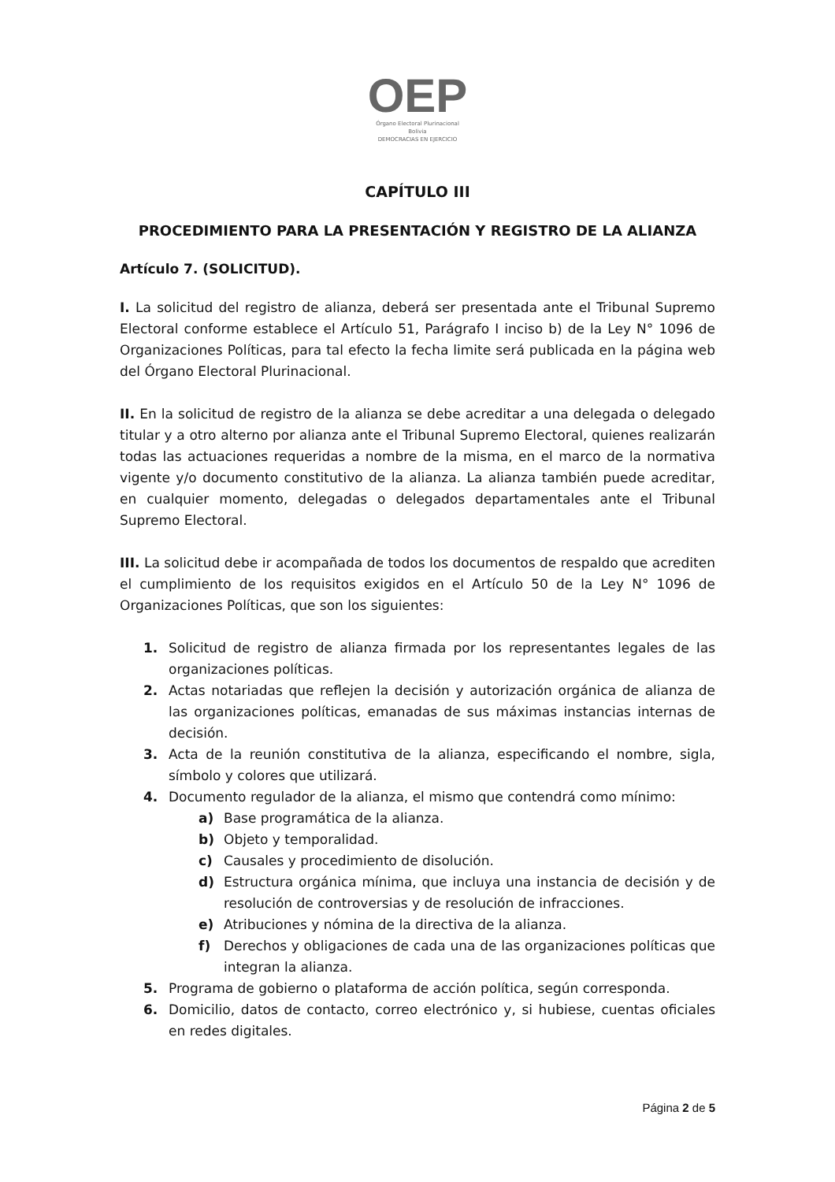OEP
Órgano Electoral Plurinacional
Bolivia
DEMOCRACIAS EN EJERCICIO
CAPÍTULO III
PROCEDIMIENTO PARA LA PRESENTACIÓN Y REGISTRO DE LA ALIANZA
Artículo 7. (SOLICITUD).
I. La solicitud del registro de alianza, deberá ser presentada ante el Tribunal Supremo Electoral conforme establece el Artículo 51, Parágrafo I inciso b) de la Ley N° 1096 de Organizaciones Políticas, para tal efecto la fecha limite será publicada en la página web del Órgano Electoral Plurinacional.
II. En la solicitud de registro de la alianza se debe acreditar a una delegada o delegado titular y a otro alterno por alianza ante el Tribunal Supremo Electoral, quienes realizarán todas las actuaciones requeridas a nombre de la misma, en el marco de la normativa vigente y/o documento constitutivo de la alianza. La alianza también puede acreditar, en cualquier momento, delegadas o delegados departamentales ante el Tribunal Supremo Electoral.
III. La solicitud debe ir acompañada de todos los documentos de respaldo que acrediten el cumplimiento de los requisitos exigidos en el Artículo 50 de la Ley N° 1096 de Organizaciones Políticas, que son los siguientes:
1. Solicitud de registro de alianza firmada por los representantes legales de las organizaciones políticas.
2. Actas notariadas que reflejen la decisión y autorización orgánica de alianza de las organizaciones políticas, emanadas de sus máximas instancias internas de decisión.
3. Acta de la reunión constitutiva de la alianza, especificando el nombre, sigla, símbolo y colores que utilizará.
4. Documento regulador de la alianza, el mismo que contendrá como mínimo:
a) Base programática de la alianza.
b) Objeto y temporalidad.
c) Causales y procedimiento de disolución.
d) Estructura orgánica mínima, que incluya una instancia de decisión y de resolución de controversias y de resolución de infracciones.
e) Atribuciones y nómina de la directiva de la alianza.
f) Derechos y obligaciones de cada una de las organizaciones políticas que integran la alianza.
5. Programa de gobierno o plataforma de acción política, según corresponda.
6. Domicilio, datos de contacto, correo electrónico y, si hubiese, cuentas oficiales en redes digitales.
Página 2 de 5